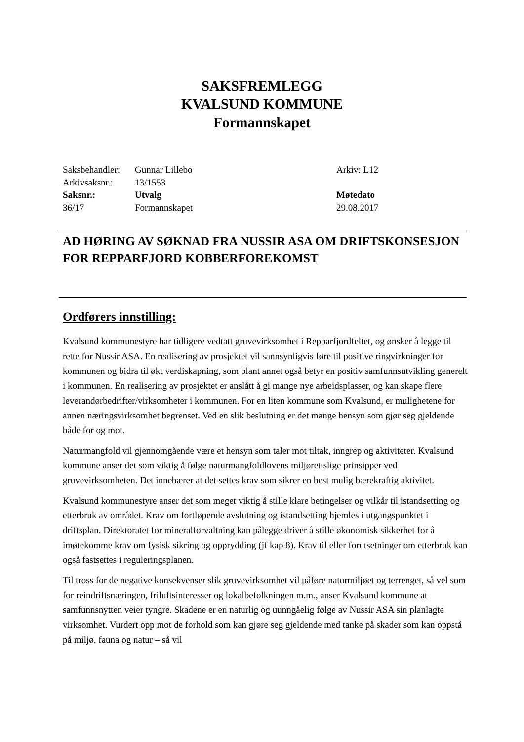SAKSFREMLEGG
KVALSUND KOMMUNE
Formannskapet
| Saksbehandler: | Gunnar Lillebo | Arkiv: L12 |
| Arkivsaksnr.: | 13/1553 | |
| Saksnr.: | Utvalg | Møtedato |
| 36/17 | Formannskapet | 29.08.2017 |
AD HØRING AV SØKNAD FRA NUSSIR ASA OM DRIFTSKONSESJON FOR REPPARFJORD KOBBERFOREKOMST
Ordførers innstilling:
Kvalsund kommunestyre har tidligere vedtatt gruvevirksomhet i Repparfjordfeltet, og ønsker å legge til rette for Nussir ASA. En realisering av prosjektet vil sannsynligvis føre til positive ringvirkninger for kommunen og bidra til økt verdiskapning, som blant annet også betyr en positiv samfunnsutvikling generelt i kommunen. En realisering av prosjektet er anslått å gi mange nye arbeidsplasser, og kan skape flere leverandørbedrifter/virksomheter i kommunen. For en liten kommune som Kvalsund, er mulighetene for annen næringsvirksomhet begrenset. Ved en slik beslutning er det mange hensyn som gjør seg gjeldende både for og mot.
Naturmangfold vil gjennomgående være et hensyn som taler mot tiltak, inngrep og aktiviteter. Kvalsund kommune anser det som viktig å følge naturmangfoldlovens miljørettslige prinsipper ved gruvevirksomheten. Det innebærer at det settes krav som sikrer en best mulig bærekraftig aktivitet.
Kvalsund kommunestyre anser det som meget viktig å stille klare betingelser og vilkår til istandsetting og etterbruk av området. Krav om fortløpende avslutning og istandsetting hjemles i utgangspunktet i driftsplan. Direktoratet for mineralforvaltning kan pålegge driver å stille økonomisk sikkerhet for å imøtekomme krav om fysisk sikring og opprydding (jf kap 8). Krav til eller forutsetninger om etterbruk kan også fastsettes i reguleringsplanen.
Til tross for de negative konsekvenser slik gruvevirksomhet vil påføre naturmiljøet og terrenget, så vel som for reindriftsnæringen, friluftsinteresser og lokalbefolkningen m.m., anser Kvalsund kommune at samfunnsnytten veier tyngre. Skadene er en naturlig og uunngåelig følge av Nussir ASA sin planlagte virksomhet. Vurdert opp mot de forhold som kan gjøre seg gjeldende med tanke på skader som kan oppstå på miljø, fauna og natur – så vil